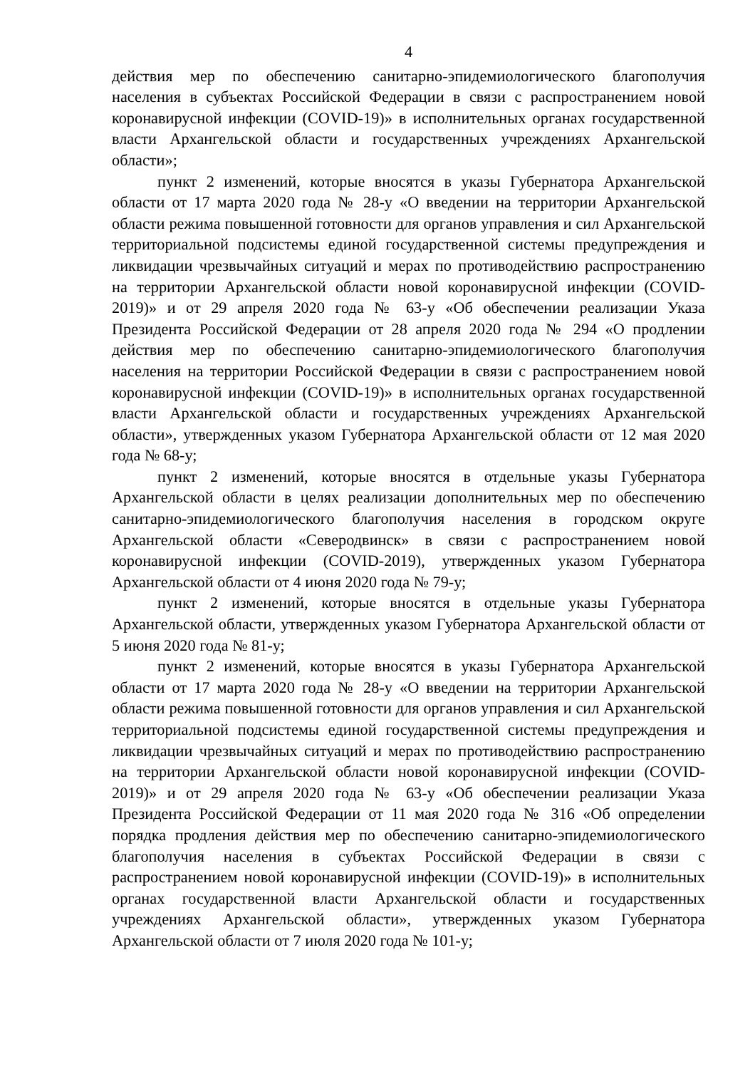4
действия мер по обеспечению санитарно-эпидемиологического благополучия населения в субъектах Российской Федерации в связи с распространением новой коронавирусной инфекции (COVID-19)» в исполнительных органах государственной власти Архангельской области и государственных учреждениях Архангельской области»;
пункт 2 изменений, которые вносятся в указы Губернатора Архангельской области от 17 марта 2020 года № 28-у «О введении на территории Архангельской области режима повышенной готовности для органов управления и сил Архангельской территориальной подсистемы единой государственной системы предупреждения и ликвидации чрезвычайных ситуаций и мерах по противодействию распространению на территории Архангельской области новой коронавирусной инфекции (COVID-2019)» и от 29 апреля 2020 года № 63-у «Об обеспечении реализации Указа Президента Российской Федерации от 28 апреля 2020 года № 294 «О продлении действия мер по обеспечению санитарно-эпидемиологического благополучия населения на территории Российской Федерации в связи с распространением новой коронавирусной инфекции (COVID-19)» в исполнительных органах государственной власти Архангельской области и государственных учреждениях Архангельской области», утвержденных указом Губернатора Архангельской области от 12 мая 2020 года № 68-у;
пункт 2 изменений, которые вносятся в отдельные указы Губернатора Архангельской области в целях реализации дополнительных мер по обеспечению санитарно-эпидемиологического благополучия населения в городском округе Архангельской области «Северодвинск» в связи с распространением новой коронавирусной инфекции (COVID-2019), утвержденных указом Губернатора Архангельской области от 4 июня 2020 года № 79-у;
пункт 2 изменений, которые вносятся в отдельные указы Губернатора Архангельской области, утвержденных указом Губернатора Архангельской области от 5 июня 2020 года № 81-у;
пункт 2 изменений, которые вносятся в указы Губернатора Архангельской области от 17 марта 2020 года № 28-у «О введении на территории Архангельской области режима повышенной готовности для органов управления и сил Архангельской территориальной подсистемы единой государственной системы предупреждения и ликвидации чрезвычайных ситуаций и мерах по противодействию распространению на территории Архангельской области новой коронавирусной инфекции (COVID-2019)» и от 29 апреля 2020 года № 63-у «Об обеспечении реализации Указа Президента Российской Федерации от 11 мая 2020 года № 316 «Об определении порядка продления действия мер по обеспечению санитарно-эпидемиологического благополучия населения в субъектах Российской Федерации в связи с распространением новой коронавирусной инфекции (COVID-19)» в исполнительных органах государственной власти Архангельской области и государственных учреждениях Архангельской области», утвержденных указом Губернатора Архангельской области от 7 июля 2020 года № 101-у;